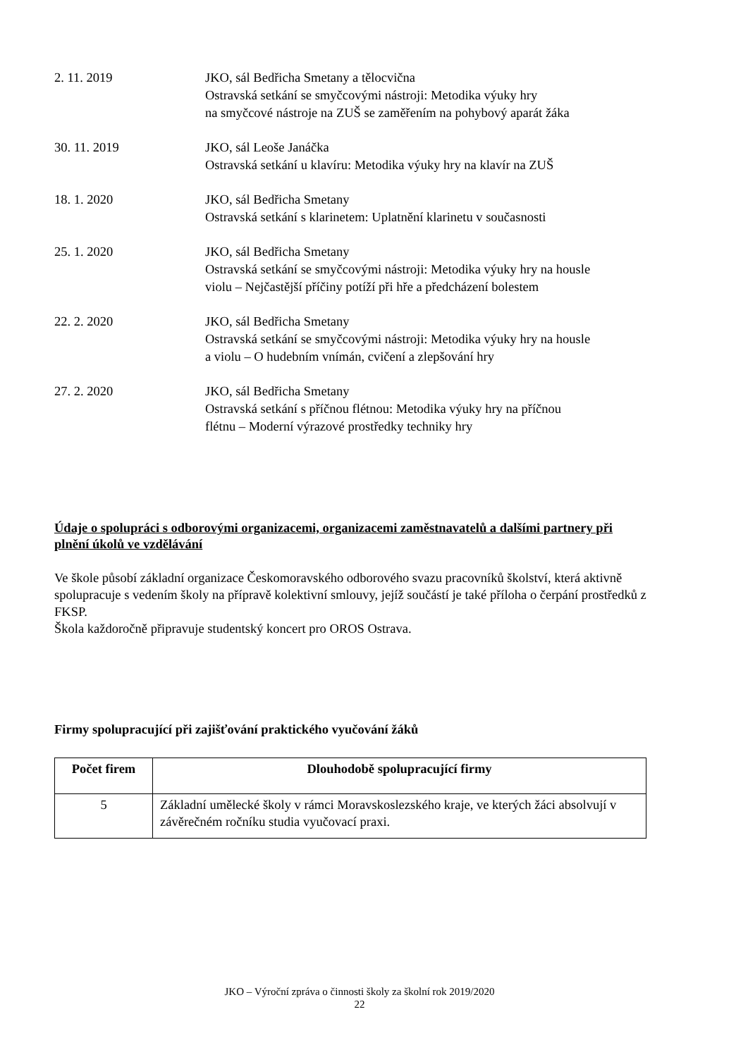2. 11. 2019 JKO, sál Bedřicha Smetany a tělocvična
Ostravská setkání se smyčcovými nástroji: Metodika výuky hry
na smyčcové nástroje na ZUŠ se zaměřením na pohybový aparát žáka
30. 11. 2019 JKO, sál Leoše Janáčka
Ostravská setkání u klavíru: Metodika výuky hry na klavír na ZUŠ
18. 1. 2020 JKO, sál Bedřicha Smetany
Ostravská setkání s klarinetem: Uplatnění klarinetu v současnosti
25. 1. 2020 JKO, sál Bedřicha Smetany
Ostravská setkání se smyčcovými nástroji: Metodika výuky hry na housle
violu – Nejčastější příčiny potíží při hře a předcházení bolestem
22. 2. 2020 JKO, sál Bedřicha Smetany
Ostravská setkání se smyčcovými nástroji: Metodika výuky hry na housle
a violu – O hudebním vnímán, cvičení a zlepšování hry
27. 2. 2020 JKO, sál Bedřicha Smetany
Ostravská setkání s příčnou flétnou: Metodika výuky hry na příčnou
flétnu – Moderní výrazové prostředky techniky hry
Údaje o spolupráci s odborovými organizacemi, organizacemi zaměstnavatelů a dalšími partnery při plnění úkolů ve vzdělávání
Ve škole působí základní organizace Českomoravského odborového svazu pracovníků školství, která aktivně spolupracuje s vedením školy na přípravě kolektivní smlouvy, jejíž součástí je také příloha o čerpání prostředků z FKSP.
Škola každoročně připravuje studentský koncert pro OROS Ostrava.
Firmy spolupracující při zajišťování praktického vyučování žáků
| Počet firem | Dlouhodobě spolupracující firmy |
| --- | --- |
| 5 | Základní umělecké školy v rámci Moravskoslezského kraje, ve kterých žáci absolvují v závěrečném ročníku studia vyučovací praxi. |
JKO – Výroční zpráva o činnosti školy za školní rok 2019/2020
22